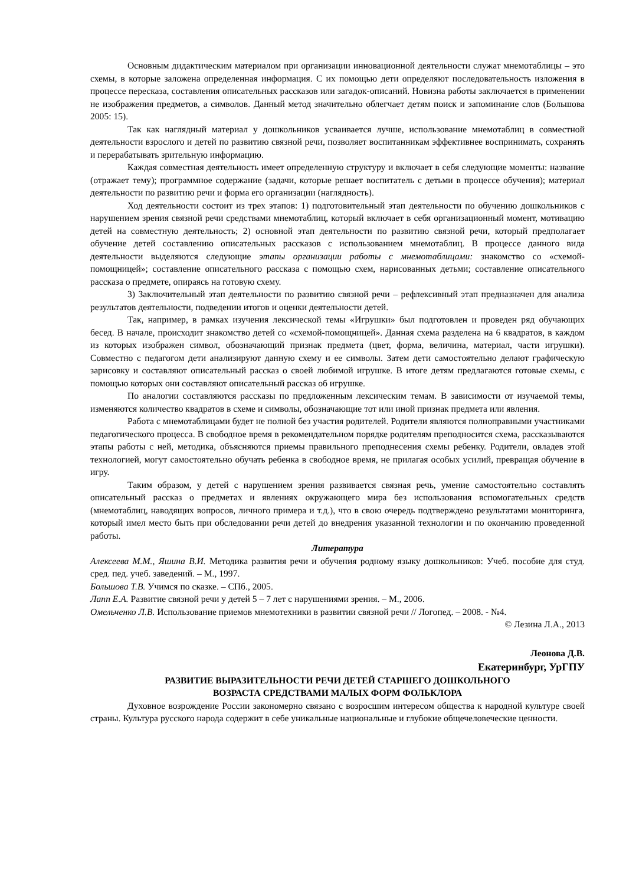Основным дидактическим материалом при организации инновационной деятельности служат мнемотаблицы – это схемы, в которые заложена определенная информация. С их помощью дети определяют последовательность изложения в процессе пересказа, составления описательных рассказов или загадок-описаний. Новизна работы заключается в применении не изображения предметов, а символов. Данный метод значительно облегчает детям поиск и запоминание слов (Большова 2005: 15).
Так как наглядный материал у дошкольников усваивается лучше, использование мнемотаблиц в совместной деятельности взрослого и детей по развитию связной речи, позволяет воспитанникам эффективнее воспринимать, сохранять и перерабатывать зрительную информацию.
Каждая совместная деятельность имеет определенную структуру и включает в себя следующие моменты: название (отражает тему); программное содержание (задачи, которые решает воспитатель с детьми в процессе обучения); материал деятельности по развитию речи и форма его организации (наглядность).
Ход деятельности состоит из трех этапов: 1) подготовительный этап деятельности по обучению дошкольников с нарушением зрения связной речи средствами мнемотаблиц, который включает в себя организационный момент, мотивацию детей на совместную деятельность; 2) основной этап деятельности по развитию связной речи, который предполагает обучение детей составлению описательных рассказов с использованием мнемотаблиц. В процессе данного вида деятельности выделяются следующие этапы организации работы с мнемотаблицами: знакомство со «схемой-помощницей»; составление описательного рассказа с помощью схем, нарисованных детьми; составление описательного рассказа о предмете, опираясь на готовую схему.
3) Заключительный этап деятельности по развитию связной речи – рефлексивный этап предназначен для анализа результатов деятельности, подведении итогов и оценки деятельности детей.
Так, например, в рамках изучения лексической темы «Игрушки» был подготовлен и проведен ряд обучающих бесед. В начале, происходит знакомство детей со «схемой-помощницей». Данная схема разделена на 6 квадратов, в каждом из которых изображен символ, обозначающий признак предмета (цвет, форма, величина, материал, части игрушки). Совместно с педагогом дети анализируют данную схему и ее символы. Затем дети самостоятельно делают графическую зарисовку и составляют описательный рассказ о своей любимой игрушке. В итоге детям предлагаются готовые схемы, с помощью которых они составляют описательный рассказ об игрушке.
По аналогии составляются рассказы по предложенным лексическим темам. В зависимости от изучаемой темы, изменяются количество квадратов в схеме и символы, обозначающие тот или иной признак предмета или явления.
Работа с мнемотаблицами будет не полной без участия родителей. Родители являются полноправными участниками педагогического процесса. В свободное время в рекомендательном порядке родителям преподносится схема, рассказываются этапы работы с ней, методика, объясняются приемы правильного преподнесения схемы ребенку. Родители, овладев этой технологией, могут самостоятельно обучать ребенка в свободное время, не прилагая особых усилий, превращая обучение в игру.
Таким образом, у детей с нарушением зрения развивается связная речь, умение самостоятельно составлять описательный рассказ о предметах и явлениях окружающего мира без использования вспомогательных средств (мнемотаблиц, наводящих вопросов, личного примера и т.д.), что в свою очередь подтверждено результатами мониторинга, который имел место быть при обследовании речи детей до внедрения указанной технологии и по окончанию проведенной работы.
Литература
Алексеева М.М., Яшина В.И. Методика развития речи и обучения родному языку дошкольников: Учеб. пособие для студ. сред. пед. учеб. заведений. – М., 1997.
Большова Т.В. Учимся по сказке. – СПб., 2005.
Лапп Е.А. Развитие связной речи у детей 5 – 7 лет с нарушениями зрения. – М., 2006.
Омельченко Л.В. Использование приемов мнемотехники в развитии связной речи // Логопед. – 2008. - №4.
© Лезина Л.А., 2013
Леонова Д.В.
Екатеринбург, УрГПУ
РАЗВИТИЕ ВЫРАЗИТЕЛЬНОСТИ РЕЧИ ДЕТЕЙ СТАРШЕГО ДОШКОЛЬНОГО
ВОЗРАСТА СРЕДСТВАМИ МАЛЫХ ФОРМ ФОЛЬКЛОРА
Духовное возрождение России закономерно связано с возросшим интересом общества к народной культуре своей страны. Культура русского народа содержит в себе уникальные национальные и глубокие общечеловеческие ценности.